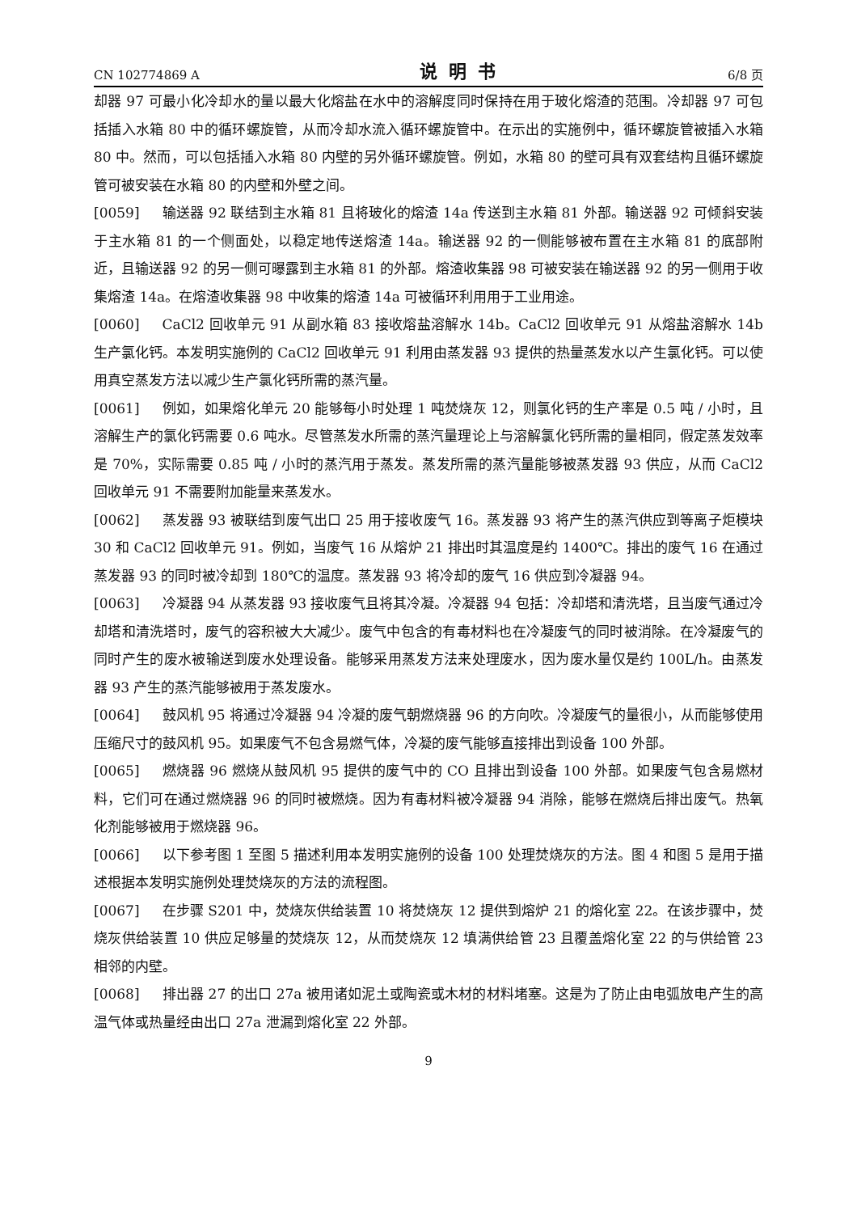CN 102774869 A 说明书 6/8 页
却器 97 可最小化冷却水的量以最大化熔盐在水中的溶解度同时保持在用于玻化熔渣的范围。冷却器 97 可包括插入水箱 80 中的循环螺旋管，从而冷却水流入循环螺旋管中。在示出的实施例中，循环螺旋管被插入水箱 80 中。然而，可以包括插入水箱 80 内壁的另外循环螺旋管。例如，水箱 80 的壁可具有双套结构且循环螺旋管可被安装在水箱 80 的内壁和外壁之间。
[0059] 输送器 92 联结到主水箱 81 且将玻化的熔渣 14a 传送到主水箱 81 外部。输送器 92 可倾斜安装于主水箱 81 的一个侧面处，以稳定地传送熔渣 14a。输送器 92 的一侧能够被布置在主水箱 81 的底部附近，且输送器 92 的另一侧可曝露到主水箱 81 的外部。熔渣收集器 98 可被安装在输送器 92 的另一侧用于收集熔渣 14a。在熔渣收集器 98 中收集的熔渣 14a 可被循环利用用于工业用途。
[0060] CaCl2 回收单元 91 从副水箱 83 接收熔盐溶解水 14b。CaCl2 回收单元 91 从熔盐溶解水 14b 生产氯化钙。本发明实施例的 CaCl2 回收单元 91 利用由蒸发器 93 提供的热量蒸发水以产生氯化钙。可以使用真空蒸发方法以减少生产氯化钙所需的蒸汽量。
[0061] 例如，如果熔化单元 20 能够每小时处理 1 吨焚烧灰 12，则氯化钙的生产率是 0.5 吨 / 小时，且溶解生产的氯化钙需要 0.6 吨水。尽管蒸发水所需的蒸汽量理论上与溶解氯化钙所需的量相同，假定蒸发效率是 70%，实际需要 0.85 吨 / 小时的蒸汽用于蒸发。蒸发所需的蒸汽量能够被蒸发器 93 供应，从而 CaCl2 回收单元 91 不需要附加能量来蒸发水。
[0062] 蒸发器 93 被联结到废气出口 25 用于接收废气 16。蒸发器 93 将产生的蒸汽供应到等离子炬模块 30 和 CaCl2 回收单元 91。例如，当废气 16 从熔炉 21 排出时其温度是约 1400℃。排出的废气 16 在通过蒸发器 93 的同时被冷却到 180℃的温度。蒸发器 93 将冷却的废气 16 供应到冷凝器 94。
[0063] 冷凝器 94 从蒸发器 93 接收废气且将其冷凝。冷凝器 94 包括：冷却塔和清洗塔，且当废气通过冷却塔和清洗塔时，废气的容积被大大减少。废气中包含的有毒材料也在冷凝废气的同时被消除。在冷凝废气的同时产生的废水被输送到废水处理设备。能够采用蒸发方法来处理废水，因为废水量仅是约 100L/h。由蒸发器 93 产生的蒸汽能够被用于蒸发废水。
[0064] 鼓风机 95 将通过冷凝器 94 冷凝的废气朝燃烧器 96 的方向吹。冷凝废气的量很小，从而能够使用压缩尺寸的鼓风机 95。如果废气不包含易燃气体，冷凝的废气能够直接排出到设备 100 外部。
[0065] 燃烧器 96 燃烧从鼓风机 95 提供的废气中的 CO 且排出到设备 100 外部。如果废气包含易燃材料，它们可在通过燃烧器 96 的同时被燃烧。因为有毒材料被冷凝器 94 消除，能够在燃烧后排出废气。热氧化剂能够被用于燃烧器 96。
[0066] 以下参考图 1 至图 5 描述利用本发明实施例的设备 100 处理焚烧灰的方法。图 4 和图 5 是用于描述根据本发明实施例处理焚烧灰的方法的流程图。
[0067] 在步骤 S201 中，焚烧灰供给装置 10 将焚烧灰 12 提供到熔炉 21 的熔化室 22。在该步骤中，焚烧灰供给装置 10 供应足够量的焚烧灰 12，从而焚烧灰 12 填满供给管 23 且覆盖熔化室 22 的与供给管 23 相邻的内壁。
[0068] 排出器 27 的出口 27a 被用诸如泥土或陶瓷或木材的材料堵塞。这是为了防止由电弧放电产生的高温气体或热量经由出口 27a 泄漏到熔化室 22 外部。
9